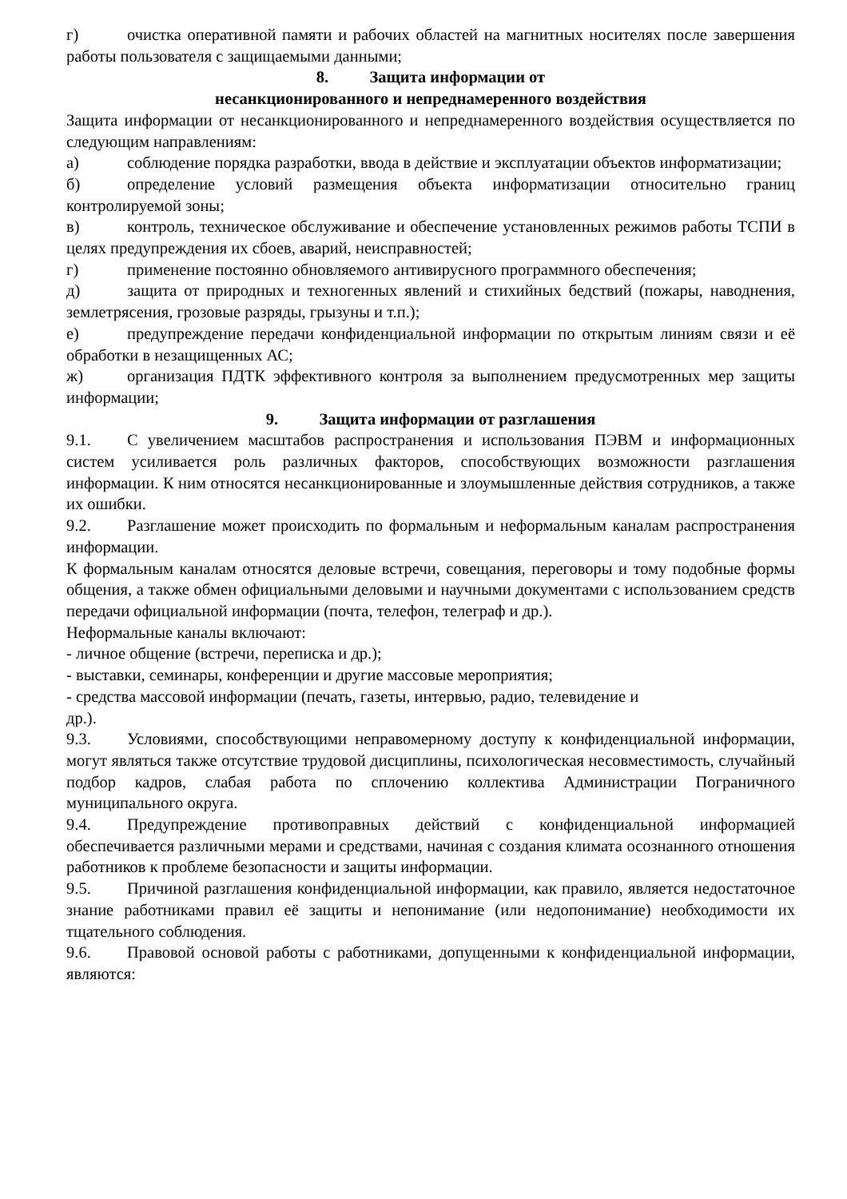г) очистка оперативной памяти и рабочих областей на магнитных носителях после завершения работы пользователя с защищаемыми данными;
8. Защита информации от
несанкционированного и непреднамеренного воздействия
Защита информации от несанкционированного и непреднамеренного воздействия осуществляется по следующим направлениям:
а) соблюдение порядка разработки, ввода в действие и эксплуатации объектов информатизации;
б) определение условий размещения объекта информатизации относительно границ контролируемой зоны;
в) контроль, техническое обслуживание и обеспечение установленных режимов работы ТСПИ в целях предупреждения их сбоев, аварий, неисправностей;
г) применение постоянно обновляемого антивирусного программного обеспечения;
д) защита от природных и техногенных явлений и стихийных бедствий (пожары, наводнения, землетрясения, грозовые разряды, грызуны и т.п.);
е) предупреждение передачи конфиденциальной информации по открытым линиям связи и её обработки в незащищенных АС;
ж) организация ПДТК эффективного контроля за выполнением предусмотренных мер защиты информации;
9. Защита информации от разглашения
9.1. С увеличением масштабов распространения и использования ПЭВМ и информационных систем усиливается роль различных факторов, способствующих возможности разглашения информации. К ним относятся несанкционированные и злоумышленные действия сотрудников, а также их ошибки.
9.2. Разглашение может происходить по формальным и неформальным каналам распространения информации.
К формальным каналам относятся деловые встречи, совещания, переговоры и тому подобные формы общения, а также обмен официальными деловыми и научными документами с использованием средств передачи официальной информации (почта, телефон, телеграф и др.).
Неформальные каналы включают:
- личное общение (встречи, переписка и др.);
- выставки, семинары, конференции и другие массовые мероприятия;
- средства массовой информации (печать, газеты, интервью, радио, телевидение и
др.).
9.3. Условиями, способствующими неправомерному доступу к конфиденциальной информации, могут являться также отсутствие трудовой дисциплины, психологическая несовместимость, случайный подбор кадров, слабая работа по сплочению коллектива Администрации Пограничного муниципального округа.
9.4. Предупреждение противоправных действий с конфиденциальной информацией обеспечивается различными мерами и средствами, начиная с создания климата осознанного отношения работников к проблеме безопасности и защиты информации.
9.5. Причиной разглашения конфиденциальной информации, как правило, является недостаточное знание работниками правил её защиты и непонимание (или недопонимание) необходимости их тщательного соблюдения.
9.6. Правовой основой работы с работниками, допущенными к конфиденциальной информации, являются: